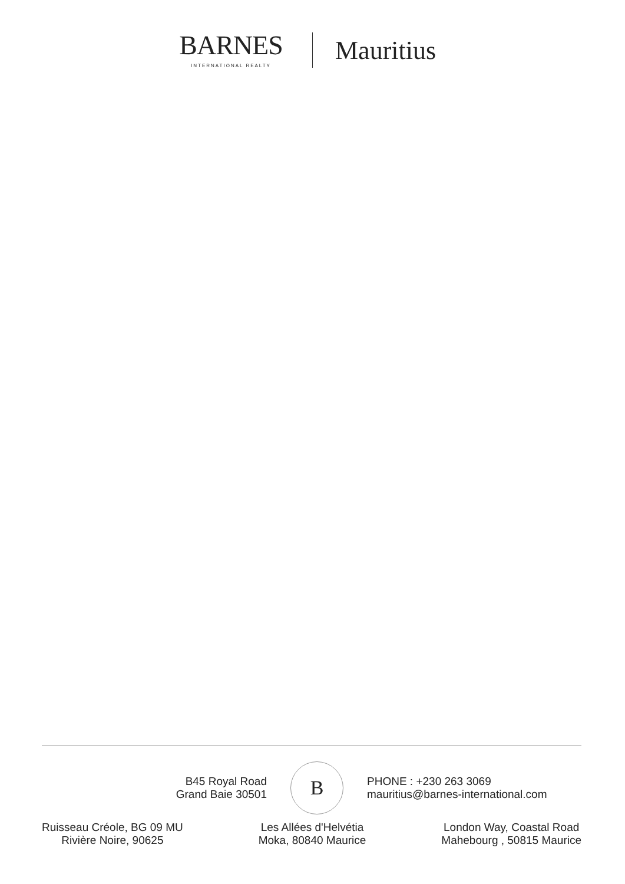BARNES
INTERNATIONAL REALTY
Mauritius
B45 Royal Road
Grand Baie 30501
B
PHONE : +230 263 3069
mauritius@barnes-international.com
Ruisseau Créole, BG 09 MU
Rivière Noire, 90625
Les Allées d'Helvétia
Moka, 80840 Maurice
London Way, Coastal Road
Mahebourg , 50815 Maurice